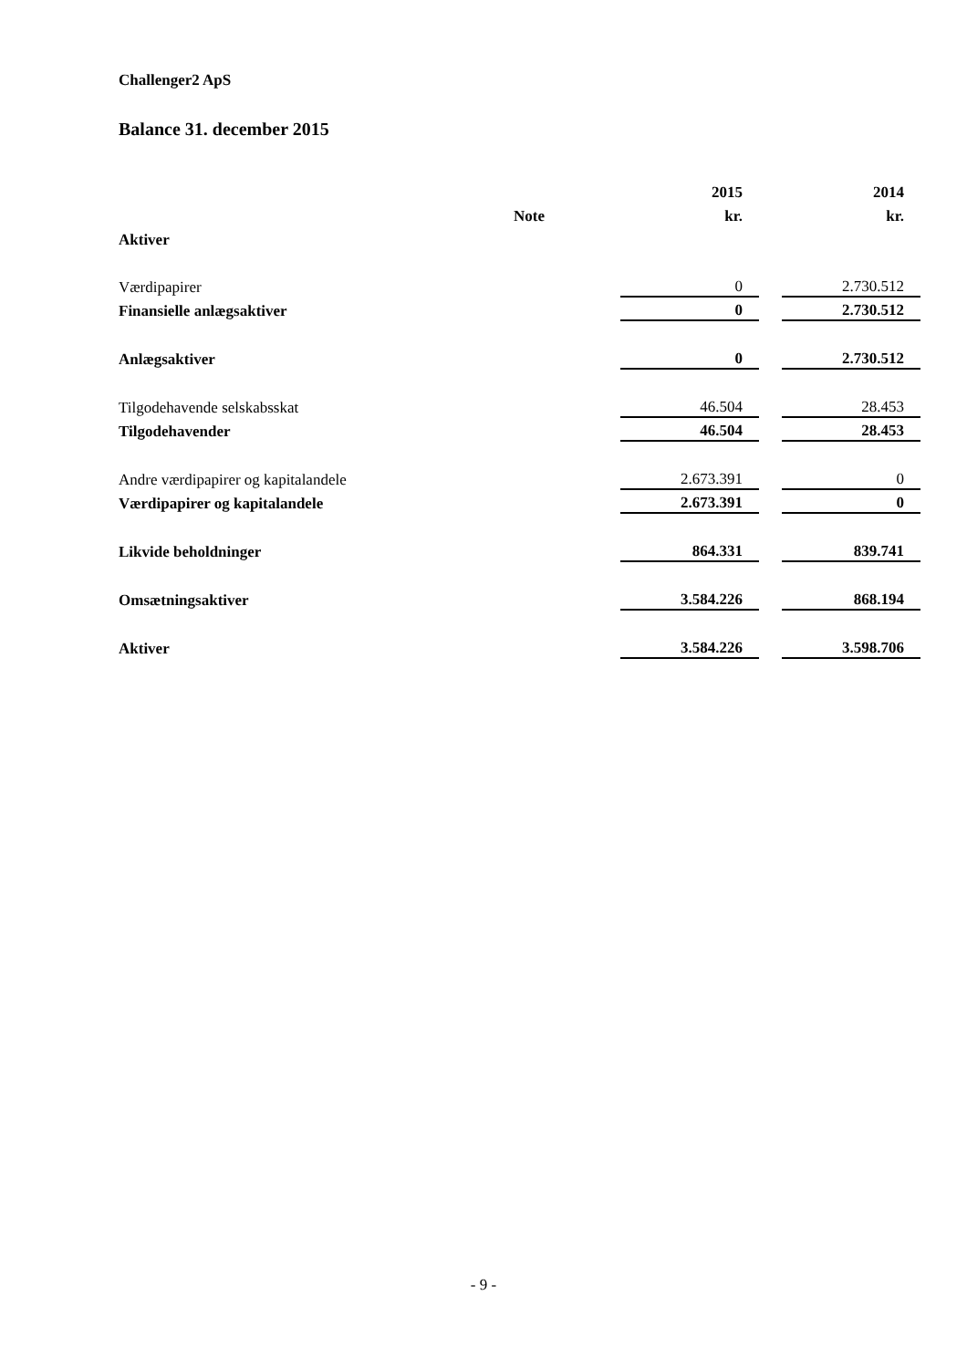Challenger2 ApS
Balance 31. december 2015
| | | | 2015 | | 2014 |
| --- | --- | --- | --- | --- | --- |
| | Note | | kr. | | kr. |
| Aktiver | | | | | |
| Værdipapirer | | | 0 | | 2.730.512 |
| Finansielle anlægsaktiver | | | 0 | | 2.730.512 |
| Anlægsaktiver | | | 0 | | 2.730.512 |
| Tilgodehavende selskabsskat | | | 46.504 | | 28.453 |
| Tilgodehavender | | | 46.504 | | 28.453 |
| Andre værdipapirer og kapitalandele | | | 2.673.391 | | 0 |
| Værdipapirer og kapitalandele | | | 2.673.391 | | 0 |
| Likvide beholdninger | | | 864.331 | | 839.741 |
| Omsætningsaktiver | | | 3.584.226 | | 868.194 |
| Aktiver | | | 3.584.226 | | 3.598.706 |
- 9 -